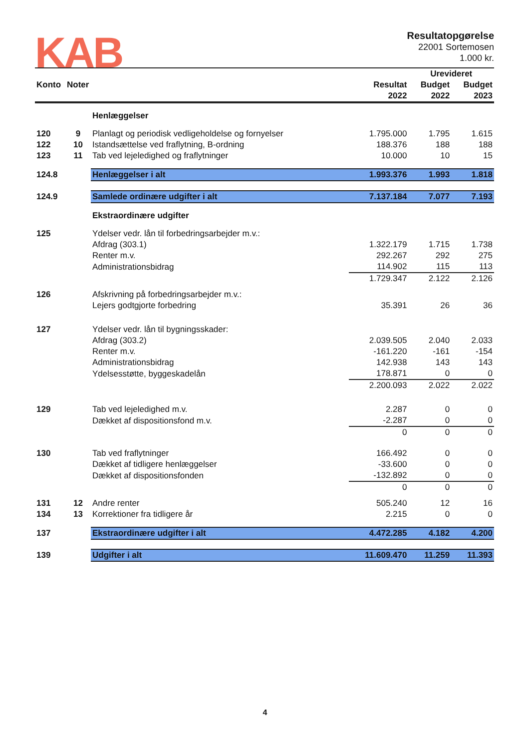KAB
Resultatopgørelse
22001 Sortemosen
1.000 kr.
| | | | | Urevideret | |
| --- | --- | --- | --- | --- | --- |
| Konto | Noter | | Resultat | Budget | Budget |
| | | | 2022 | 2022 | 2023 |
| | | Henlæggelser | | | |
| 120 | 9 | Planlagt og periodisk vedligeholdelse og fornyelser | 1.795.000 | 1.795 | 1.615 |
| 122 | 10 | Istandsættelse ved fraflytning, B-ordning | 188.376 | 188 | 188 |
| 123 | 11 | Tab ved lejeledighed og fraflytninger | 10.000 | 10 | 15 |
| 124.8 | | Henlæggelser i alt | 1.993.376 | 1.993 | 1.818 |
| 124.9 | | Samlede ordinære udgifter i alt | 7.137.184 | 7.077 | 7.193 |
| | | Ekstraordinære udgifter | | | |
| 125 | | Ydelser vedr. lån til forbedringsarbejder m.v.: | | | |
| | | Afdrag (303.1) | 1.322.179 | 1.715 | 1.738 |
| | | Renter m.v. | 292.267 | 292 | 275 |
| | | Administrationsbidrag | 114.902 | 115 | 113 |
| | | | 1.729.347 | 2.122 | 2.126 |
| 126 | | Afskrivning på forbedringsarbejder m.v.: | | | |
| | | Lejers godtgjorte forbedring | 35.391 | 26 | 36 |
| 127 | | Ydelser vedr. lån til bygningsskader: | | | |
| | | Afdrag (303.2) | 2.039.505 | 2.040 | 2.033 |
| | | Renter m.v. | -161.220 | -161 | -154 |
| | | Administrationsbidrag | 142.938 | 143 | 143 |
| | | Ydelsesstøtte, byggeskadelån | 178.871 | 0 | 0 |
| | | | 2.200.093 | 2.022 | 2.022 |
| 129 | | Tab ved lejeledighed m.v. | 2.287 | 0 | 0 |
| | | Dækket af dispositionsfond m.v. | -2.287 | 0 | 0 |
| | | | 0 | 0 | 0 |
| 130 | | Tab ved fraflytninger | 166.492 | 0 | 0 |
| | | Dækket af tidligere henlæggelser | -33.600 | 0 | 0 |
| | | Dækket af dispositionsfonden | -132.892 | 0 | 0 |
| | | | 0 | 0 | 0 |
| 131 | 12 | Andre renter | 505.240 | 12 | 16 |
| 134 | 13 | Korrektioner fra tidligere år | 2.215 | 0 | 0 |
| 137 | | Ekstraordinære udgifter i alt | 4.472.285 | 4.182 | 4.200 |
| 139 | | Udgifter i alt | 11.609.470 | 11.259 | 11.393 |
4